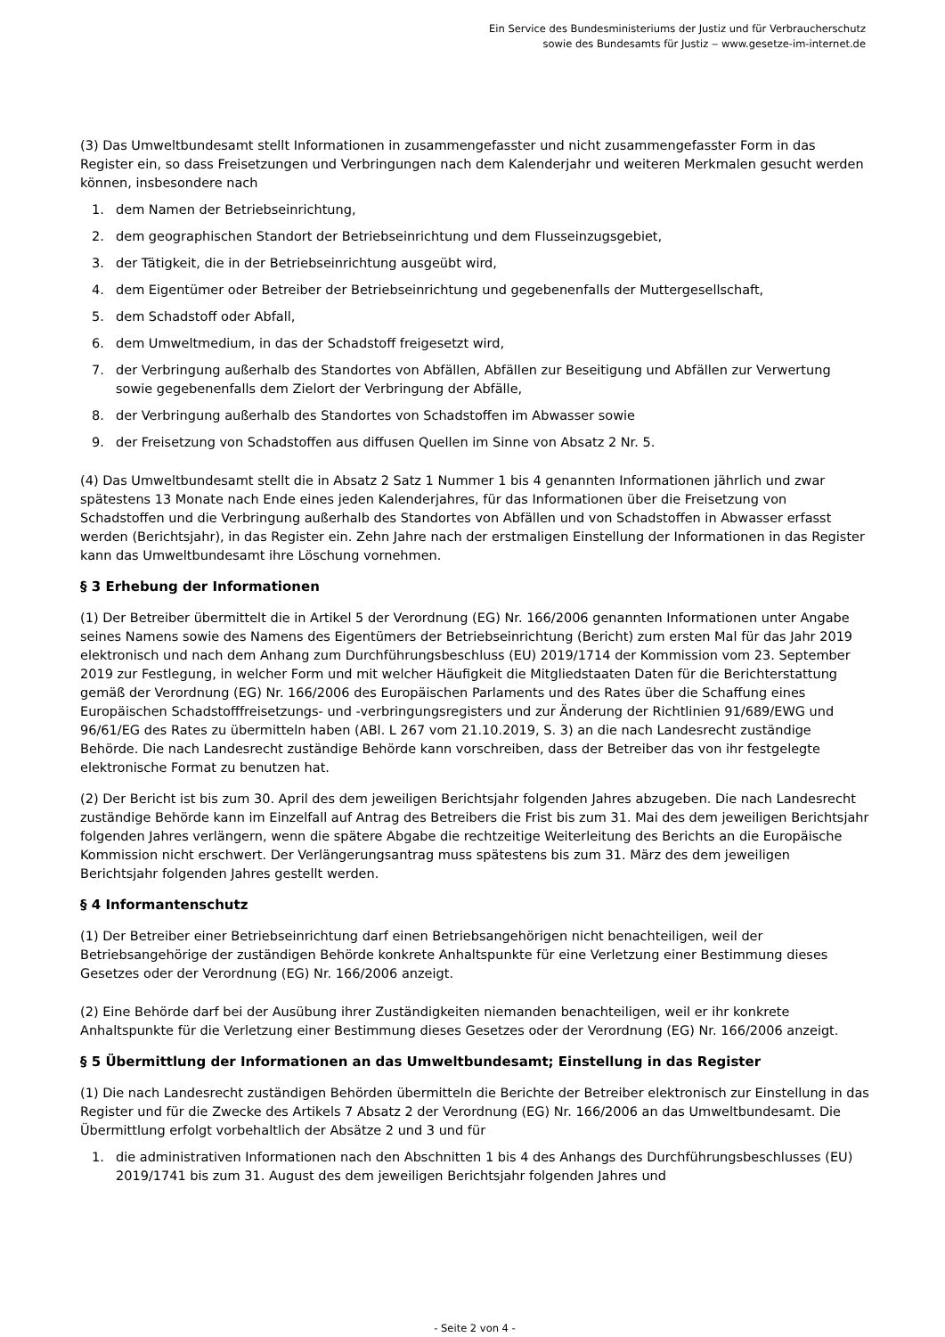Ein Service des Bundesministeriums der Justiz und für Verbraucherschutz
sowie des Bundesamts für Justiz ‒ www.gesetze-im-internet.de
(3) Das Umweltbundesamt stellt Informationen in zusammengefasster und nicht zusammengefasster Form in das Register ein, so dass Freisetzungen und Verbringungen nach dem Kalenderjahr und weiteren Merkmalen gesucht werden können, insbesondere nach
1. dem Namen der Betriebseinrichtung,
2. dem geographischen Standort der Betriebseinrichtung und dem Flusseinzugsgebiet,
3. der Tätigkeit, die in der Betriebseinrichtung ausgeübt wird,
4. dem Eigentümer oder Betreiber der Betriebseinrichtung und gegebenenfalls der Muttergesellschaft,
5. dem Schadstoff oder Abfall,
6. dem Umweltmedium, in das der Schadstoff freigesetzt wird,
7. der Verbringung außerhalb des Standortes von Abfällen, Abfällen zur Beseitigung und Abfällen zur Verwertung sowie gegebenenfalls dem Zielort der Verbringung der Abfälle,
8. der Verbringung außerhalb des Standortes von Schadstoffen im Abwasser sowie
9. der Freisetzung von Schadstoffen aus diffusen Quellen im Sinne von Absatz 2 Nr. 5.
(4) Das Umweltbundesamt stellt die in Absatz 2 Satz 1 Nummer 1 bis 4 genannten Informationen jährlich und zwar spätestens 13 Monate nach Ende eines jeden Kalenderjahres, für das Informationen über die Freisetzung von Schadstoffen und die Verbringung außerhalb des Standortes von Abfällen und von Schadstoffen in Abwasser erfasst werden (Berichtsjahr), in das Register ein. Zehn Jahre nach der erstmaligen Einstellung der Informationen in das Register kann das Umweltbundesamt ihre Löschung vornehmen.
§ 3 Erhebung der Informationen
(1) Der Betreiber übermittelt die in Artikel 5 der Verordnung (EG) Nr. 166/2006 genannten Informationen unter Angabe seines Namens sowie des Namens des Eigentümers der Betriebseinrichtung (Bericht) zum ersten Mal für das Jahr 2019 elektronisch und nach dem Anhang zum Durchführungsbeschluss (EU) 2019/1714 der Kommission vom 23. September 2019 zur Festlegung, in welcher Form und mit welcher Häufigkeit die Mitgliedstaaten Daten für die Berichterstattung gemäß der Verordnung (EG) Nr. 166/2006 des Europäischen Parlaments und des Rates über die Schaffung eines Europäischen Schadstofffreisetzungs- und -verbringungsregisters und zur Änderung der Richtlinien 91/689/EWG und 96/61/EG des Rates zu übermitteln haben (ABl. L 267 vom 21.10.2019, S. 3) an die nach Landesrecht zuständige Behörde. Die nach Landesrecht zuständige Behörde kann vorschreiben, dass der Betreiber das von ihr festgelegte elektronische Format zu benutzen hat.
(2) Der Bericht ist bis zum 30. April des dem jeweiligen Berichtsjahr folgenden Jahres abzugeben. Die nach Landesrecht zuständige Behörde kann im Einzelfall auf Antrag des Betreibers die Frist bis zum 31. Mai des dem jeweiligen Berichtsjahr folgenden Jahres verlängern, wenn die spätere Abgabe die rechtzeitige Weiterleitung des Berichts an die Europäische Kommission nicht erschwert. Der Verlängerungsantrag muss spätestens bis zum 31. März des dem jeweiligen Berichtsjahr folgenden Jahres gestellt werden.
§ 4 Informantenschutz
(1) Der Betreiber einer Betriebseinrichtung darf einen Betriebsangehörigen nicht benachteiligen, weil der Betriebsangehörige der zuständigen Behörde konkrete Anhaltspunkte für eine Verletzung einer Bestimmung dieses Gesetzes oder der Verordnung (EG) Nr. 166/2006 anzeigt.
(2) Eine Behörde darf bei der Ausübung ihrer Zuständigkeiten niemanden benachteiligen, weil er ihr konkrete Anhaltspunkte für die Verletzung einer Bestimmung dieses Gesetzes oder der Verordnung (EG) Nr. 166/2006 anzeigt.
§ 5 Übermittlung der Informationen an das Umweltbundesamt; Einstellung in das Register
(1) Die nach Landesrecht zuständigen Behörden übermitteln die Berichte der Betreiber elektronisch zur Einstellung in das Register und für die Zwecke des Artikels 7 Absatz 2 der Verordnung (EG) Nr. 166/2006 an das Umweltbundesamt. Die Übermittlung erfolgt vorbehaltlich der Absätze 2 und 3 und für
1. die administrativen Informationen nach den Abschnitten 1 bis 4 des Anhangs des Durchführungsbeschlusses (EU) 2019/1741 bis zum 31. August des dem jeweiligen Berichtsjahr folgenden Jahres und
- Seite 2 von 4 -